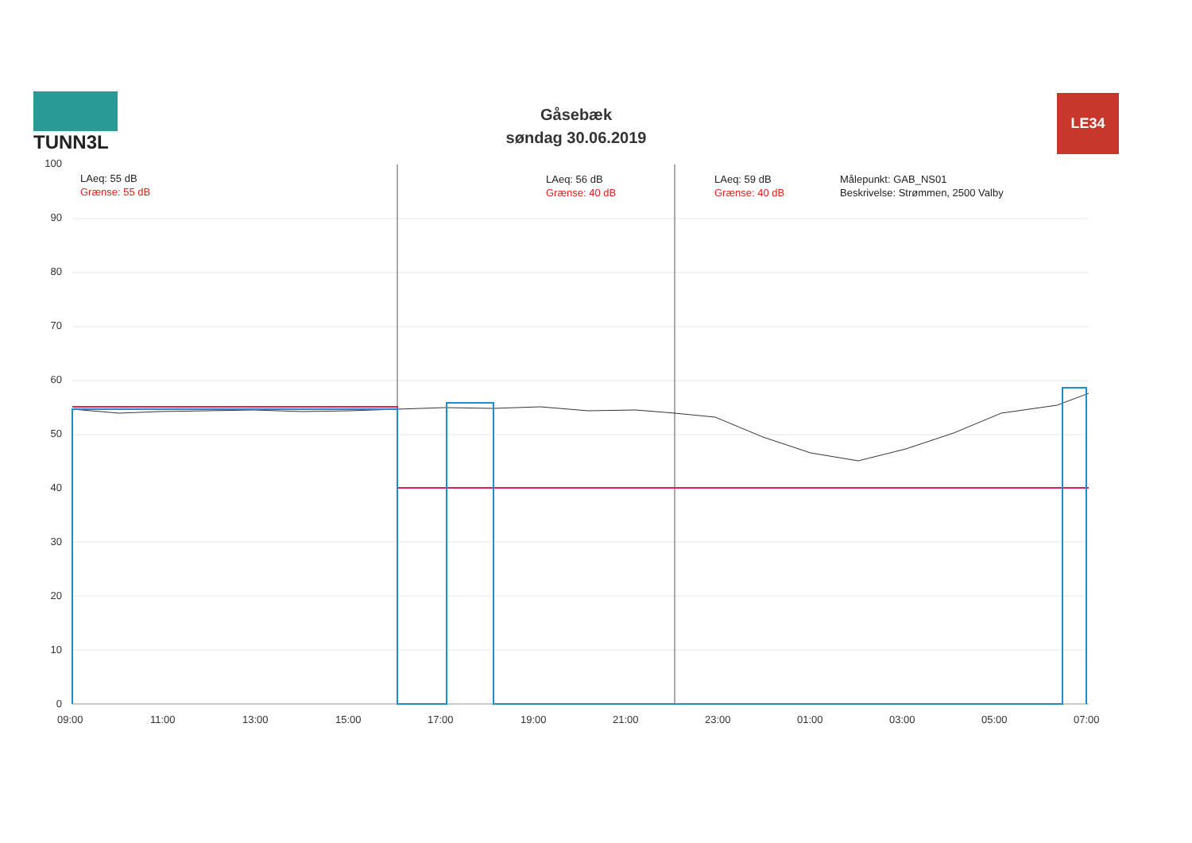TUNN3L
Gåsebæk
søndag 30.06.2019
LE34
LAeq: 55 dB
Grænse: 55 dB
LAeq: 56 dB
Grænse: 40 dB
LAeq: 59 dB
Grænse: 40 dB
Målepunkt: GAB_NS01
Beskrivelse: Strømmen, 2500 Valby
100
90
80
70
60
50
40
30
20
10
0
09:00 11:00 13:00 15:00 17:00 19:00 21:00 23:00 01:00 03:00 05:00 07:00